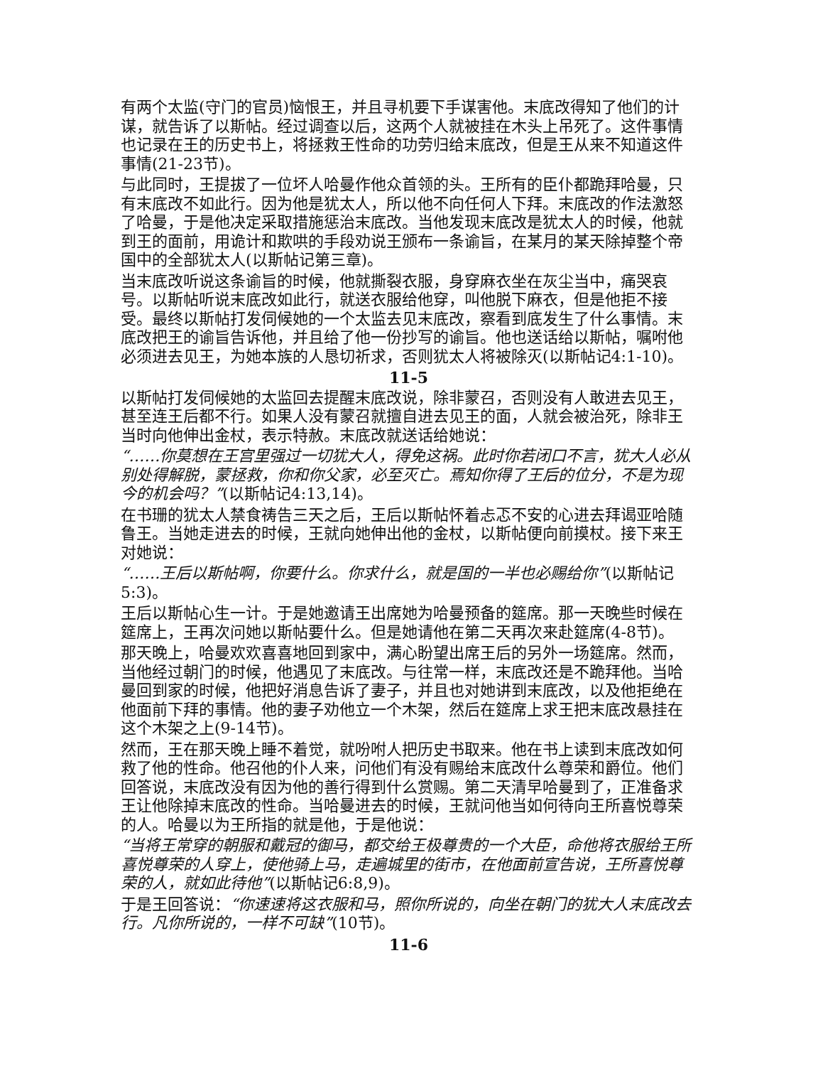有两个太监(守门的官员)恼恨王，并且寻机要下手谋害他。末底改得知了他们的计谋，就告诉了以斯帖。经过调查以后，这两个人就被挂在木头上吊死了。这件事情也记录在王的历史书上，将拯救王性命的功劳归给末底改，但是王从来不知道这件事情(21-23节)。
与此同时，王提拔了一位坏人哈曼作他众首领的头。王所有的臣仆都跪拜哈曼，只有末底改不如此行。因为他是犹太人，所以他不向任何人下拜。末底改的作法激怒了哈曼，于是他决定采取措施惩治末底改。当他发现末底改是犹太人的时候，他就到王的面前，用诡计和欺哄的手段劝说王颁布一条谕旨，在某月的某天除掉整个帝国中的全部犹太人(以斯帖记第三章)。
当末底改听说这条谕旨的时候，他就撕裂衣服，身穿麻衣坐在灰尘当中，痛哭哀号。以斯帖听说末底改如此行，就送衣服给他穿，叫他脱下麻衣，但是他拒不接受。最终以斯帖打发伺候她的一个太监去见末底改，察看到底发生了什么事情。末底改把王的谕旨告诉他，并且给了他一份抄写的谕旨。他也送话给以斯帖，嘱咐他必须进去见王，为她本族的人恳切祈求，否则犹太人将被除灭(以斯帖记4:1-10)。
11-5
以斯帖打发伺候她的太监回去提醒末底改说，除非蒙召，否则没有人敢进去见王，甚至连王后都不行。如果人没有蒙召就擅自进去见王的面，人就会被治死，除非王当时向他伸出金杖，表示特赦。末底改就送话给她说：
“……你莫想在王宫里强过一切犹大人，得免这祸。此时你若闭口不言，犹大人必从别处得解脱，蒙拯救，你和你父家，必至灭亡。焉知你得了王后的位分，不是为现今的机会吗？”(以斯帖记4:13,14)。
在书珊的犹太人禁食祷告三天之后，王后以斯帖怀着忐忑不安的心进去拜谒亚哈随鲁王。当她走进去的时候，王就向她伸出他的金杖，以斯帖便向前摸杖。接下来王对她说：
“……王后以斯帖啊，你要什么。你求什么，就是国的一半也必赐给你”(以斯帖记5:3)。
王后以斯帖心生一计。于是她邀请王出席她为哈曼预备的筵席。那一天晚些时候在筵席上，王再次问她以斯帖要什么。但是她请他在第二天再次来赴筵席(4-8节)。
那天晚上，哈曼欢欢喜喜地回到家中，满心盼望出席王后的另外一场筵席。然而，当他经过朝门的时候，他遇见了末底改。与往常一样，末底改还是不跪拜他。当哈曼回到家的时候，他把好消息告诉了妻子，并且也对她讲到末底改，以及他拒绝在他面前下拜的事情。他的妻子劝他立一个木架，然后在筵席上求王把末底改悬挂在这个木架之上(9-14节)。
然而，王在那天晚上睡不着觉，就吩咐人把历史书取来。他在书上读到末底改如何救了他的性命。他召他的仆人来，问他们有没有赐给末底改什么尊荣和爵位。他们回答说，末底改没有因为他的善行得到什么赏赐。第二天清早哈曼到了，正准备求王让他除掉末底改的性命。当哈曼进去的时候，王就问他当如何待向王所喜悦尊荣的人。哈曼以为王所指的就是他，于是他说：
“当将王常穿的朝服和戴冠的御马，都交给王极尊贵的一个大臣，命他将衣服给王所喜悦尊荣的人穿上，使他骑上马，走遍城里的街市，在他面前宣告说，王所喜悦尊荣的人，就如此待他”(以斯帖记6:8,9)。
于是王回答说：“你速速将这衣服和马，照你所说的，向坐在朝门的犹大人末底改去行。凡你所说的，一样不可缺”(10节)。
11-6